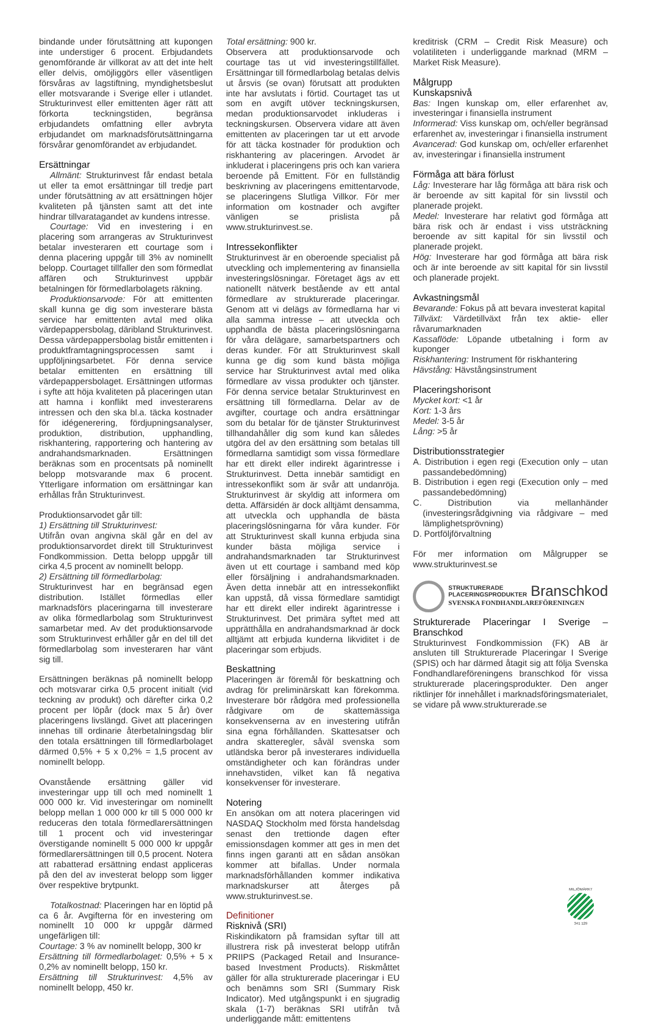bindande under förutsättning att kupongen inte understiger 6 procent. Erbjudandets genomförande är villkorat av att det inte helt eller delvis, omöjliggörs eller väsentligen försvåras av lagstiftning, myndighetsbeslut eller motsvarande i Sverige eller i utlandet. Strukturinvest eller emittenten äger rätt att förkorta teckningstiden, begränsa erbjudandets omfattning eller avbryta erbjudandet om marknadsförutsättningarna försvårar genomförandet av erbjudandet.
Ersättningar
Allmänt: Strukturinvest får endast betala ut eller ta emot ersättningar till tredje part under förutsättning av att ersättningen höjer kvaliteten på tjänsten samt att det inte hindrar tillvaratagandet av kundens intresse.
Courtage: Vid en investering i en placering som arrangeras av Strukturinvest betalar investeraren ett courtage som i denna placering uppgår till 3% av nominellt belopp. Courtaget tillfaller den som förmedlat affären och Strukturinvest uppbär betalningen för förmedlarbolagets räkning.
Produktionsarvode: För att emittenten skall kunna ge dig som investerare bästa service har emittenten avtal med olika värdepappersbolag, däribland Strukturinvest. Dessa värdepappersbolag bistår emittenten i produktframtagningsprocessen samt i uppföljningsarbetet. För denna service betalar emittenten en ersättning till värdepappersbolaget. Ersättningen utformas i syfte att höja kvaliteten på placeringen utan att hamna i konflikt med investerarens intressen och den ska bl.a. täcka kostnader för idégenerering, fördjupningsanalyser, produktion, distribution, upphandling, riskhantering, rapportering och hantering av andrahandsmarknaden. Ersättningen beräknas som en procentsats på nominellt belopp motsvarande max 6 procent. Ytterligare information om ersättningar kan erhållas från Strukturinvest.
Produktionsarvodet går till:
1) Ersättning till Strukturinvest:
Utifrån ovan angivna skäl går en del av produktionsarvordet direkt till Strukturinvest Fondkommission. Detta belopp uppgår till cirka 4,5 procent av nominellt belopp.
2) Ersättning till förmedlarbolag:
Strukturinvest har en begränsad egen distribution. Istället förmedlas eller marknadsförs placeringarna till investerare av olika förmedlarbolag som Strukturinvest samarbetar med. Av det produktionsarvode som Strukturinvest erhåller går en del till det förmedlarbolag som investeraren har vänt sig till.
Ersättningen beräknas på nominellt belopp och motsvarar cirka 0,5 procent initialt (vid teckning av produkt) och därefter cirka 0,2 procent per löpår (dock max 5 år) över placeringens livslängd. Givet att placeringen innehas till ordinarie återbetalningsdag blir den totala ersättningen till förmedlarbolaget därmed 0,5% + 5 x 0,2% = 1,5 procent av nominellt belopp.
Ovanstående ersättning gäller vid investeringar upp till och med nominellt 1 000 000 kr. Vid investeringar om nominellt belopp mellan 1 000 000 kr till 5 000 000 kr reduceras den totala förmedlarersättningen till 1 procent och vid investeringar överstigande nominellt 5 000 000 kr uppgår förmedlarersättningen till 0,5 procent. Notera att rabatterad ersättning endast appliceras på den del av investerat belopp som ligger över respektive brytpunkt.
Totalkostnad: Placeringen har en löptid på ca 6 år. Avgifterna för en investering om nominellt 10 000 kr uppgår därmed ungefärligen till:
Courtage: 3 % av nominellt belopp, 300 kr
Ersättning till förmedlarbolaget: 0,5% + 5 x 0,2% av nominellt belopp, 150 kr.
Ersättning till Strukturinvest: 4,5% av nominellt belopp, 450 kr.
Total ersättning: 900 kr.
Observera att produktionsarvode och courtage tas ut vid investeringstillfället. Ersättningar till förmedlarbolag betalas delvis ut årsvis (se ovan) förutsatt att produkten inte har avslutats i förtid. Courtaget tas ut som en avgift utöver teckningskursen, medan produktionsarvodet inkluderas i teckningskursen. Observera vidare att även emittenten av placeringen tar ut ett arvode för att täcka kostnader för produktion och riskhantering av placeringen. Arvodet är inkluderat i placeringens pris och kan variera beroende på Emittent. För en fullständig beskrivning av placeringens emittentarvode, se placeringens Slutliga Villkor. För mer information om kostnader och avgifter vänligen se prislista på www.strukturinvest.se.
Intressekonflikter
Strukturinvest är en oberoende specialist på utveckling och implementering av finansiella investeringslösningar. Företaget ägs av ett nationellt nätverk bestående av ett antal förmedlare av strukturerade placeringar. Genom att vi delägs av förmedlarna har vi alla samma intresse – att utveckla och upphandla de bästa placeringslösningarna för våra delägare, samarbetspartners och deras kunder. För att Strukturinvest skall kunna ge dig som kund bästa möjliga service har Strukturinvest avtal med olika förmedlare av vissa produkter och tjänster. För denna service betalar Strukturinvest en ersättning till förmedlarna. Delar av de avgifter, courtage och andra ersättningar som du betalar för de tjänster Strukturinvest tillhandahåller dig som kund kan således utgöra del av den ersättning som betalas till förmedlarna samtidigt som vissa förmedlare har ett direkt eller indirekt ägarintresse i Strukturinvest. Detta innebär samtidigt en intressekonflikt som är svår att undanröja. Strukturinvest är skyldig att informera om detta. Affärsidén är dock alltjämt densamma, att utveckla och upphandla de bästa placeringslösningarna för våra kunder. För att Strukturinvest skall kunna erbjuda sina kunder bästa möjliga service i andrahandsmarknaden tar Strukturinvest även ut ett courtage i samband med köp eller försäljning i andrahandsmarknaden. Även detta innebär att en intressekonflikt kan uppstå, då vissa förmedlare samtidigt har ett direkt eller indirekt ägarintresse i Strukturinvest. Det primära syftet med att upprätthålla en andrahandsmarknad är dock alltjämt att erbjuda kunderna likviditet i de placeringar som erbjuds.
Beskattning
Placeringen är föremål för beskattning och avdrag för preliminärskatt kan förekomma. Investerare bör rådgöra med professionella rådgivare om de skattemässiga konsekvenserna av en investering utifrån sina egna förhållanden. Skattesatser och andra skatteregler, såväl svenska som utländska beror på investerares individuella omständigheter och kan förändras under innehavstiden, vilket kan få negativa konsekvenser för investerare.
Notering
En ansökan om att notera placeringen vid NASDAQ Stockholm med första handelsdag senast den trettionde dagen efter emissionsdagen kommer att ges in men det finns ingen garanti att en sådan ansökan kommer att bifallas. Under normala marknadsförhållanden kommer indikativa marknadskurser att återges på www.strukturinvest.se.
Definitioner
Risknivå (SRI)
Riskindikatorn på framsidan syftar till att illustrera risk på investerat belopp utifrån PRIIPS (Packaged Retail and Insurance-based Investment Products). Riskmåttet gäller för alla strukturerade placeringar i EU och benämns som SRI (Summary Risk Indicator). Med utgångspunkt i en sjugradig skala (1-7) beräknas SRI utifrån två underliggande mått: emittentens
kreditrisk (CRM – Credit Risk Measure) och volatiliteten i underliggande marknad (MRM – Market Risk Measure).
Målgrupp
Kunskapsnivå
Bas: Ingen kunskap om, eller erfarenhet av, investeringar i finansiella instrument
Informerad: Viss kunskap om, och/eller begränsad erfarenhet av, investeringar i finansiella instrument
Avancerad: God kunskap om, och/eller erfarenhet av, investeringar i finansiella instrument
Förmåga att bära förlust
Låg: Investerare har låg förmåga att bära risk och är beroende av sitt kapital för sin livsstil och planerade projekt.
Medel: Investerare har relativt god förmåga att bära risk och är endast i viss utsträckning beroende av sitt kapital för sin livsstil och planerade projekt.
Hög: Investerare har god förmåga att bära risk och är inte beroende av sitt kapital för sin livsstil och planerade projekt.
Avkastningsmål
Bevarande: Fokus på att bevara investerat kapital
Tillväxt: Värdetillväxt från tex aktie- eller råvarumarknaden
Kassaflöde: Löpande utbetalning i form av kuponger
Riskhantering: Instrument för riskhantering
Hävstång: Hävstångsinstrument
Placeringshorisont
Mycket kort: <1 år
Kort: 1-3 års
Medel: 3-5 år
Lång: >5 år
Distributionsstrategier
A. Distribution i egen regi (Execution only – utan passandebedömning)
B. Distribution i egen regi (Execution only – med passandebedömning)
C. Distribution via mellanhänder (investeringsrådgivning via rådgivare – med lämplighetsprövning)
D. Portföljförvaltning
För mer information om Målgrupper se www.strukturinvest.se
STRUKTURERADE
PLACERINGSPRODUKTER Branschkod
SVENSKA FONDHANDLAREFÖRENINGEN
Strukturerade Placeringar I Sverige – Branschkod
Strukturinvest Fondkommission (FK) AB är ansluten till Strukturerade Placeringar I Sverige (SPIS) och har därmed åtagit sig att följa Svenska Fondhandlareföreningens branschkod för vissa strukturerade placeringsprodukter. Den anger riktlinjer för innehållet i marknadsföringsmaterialet, se vidare på www.strukturerade.se
MILJÖMÄRKT
341 129